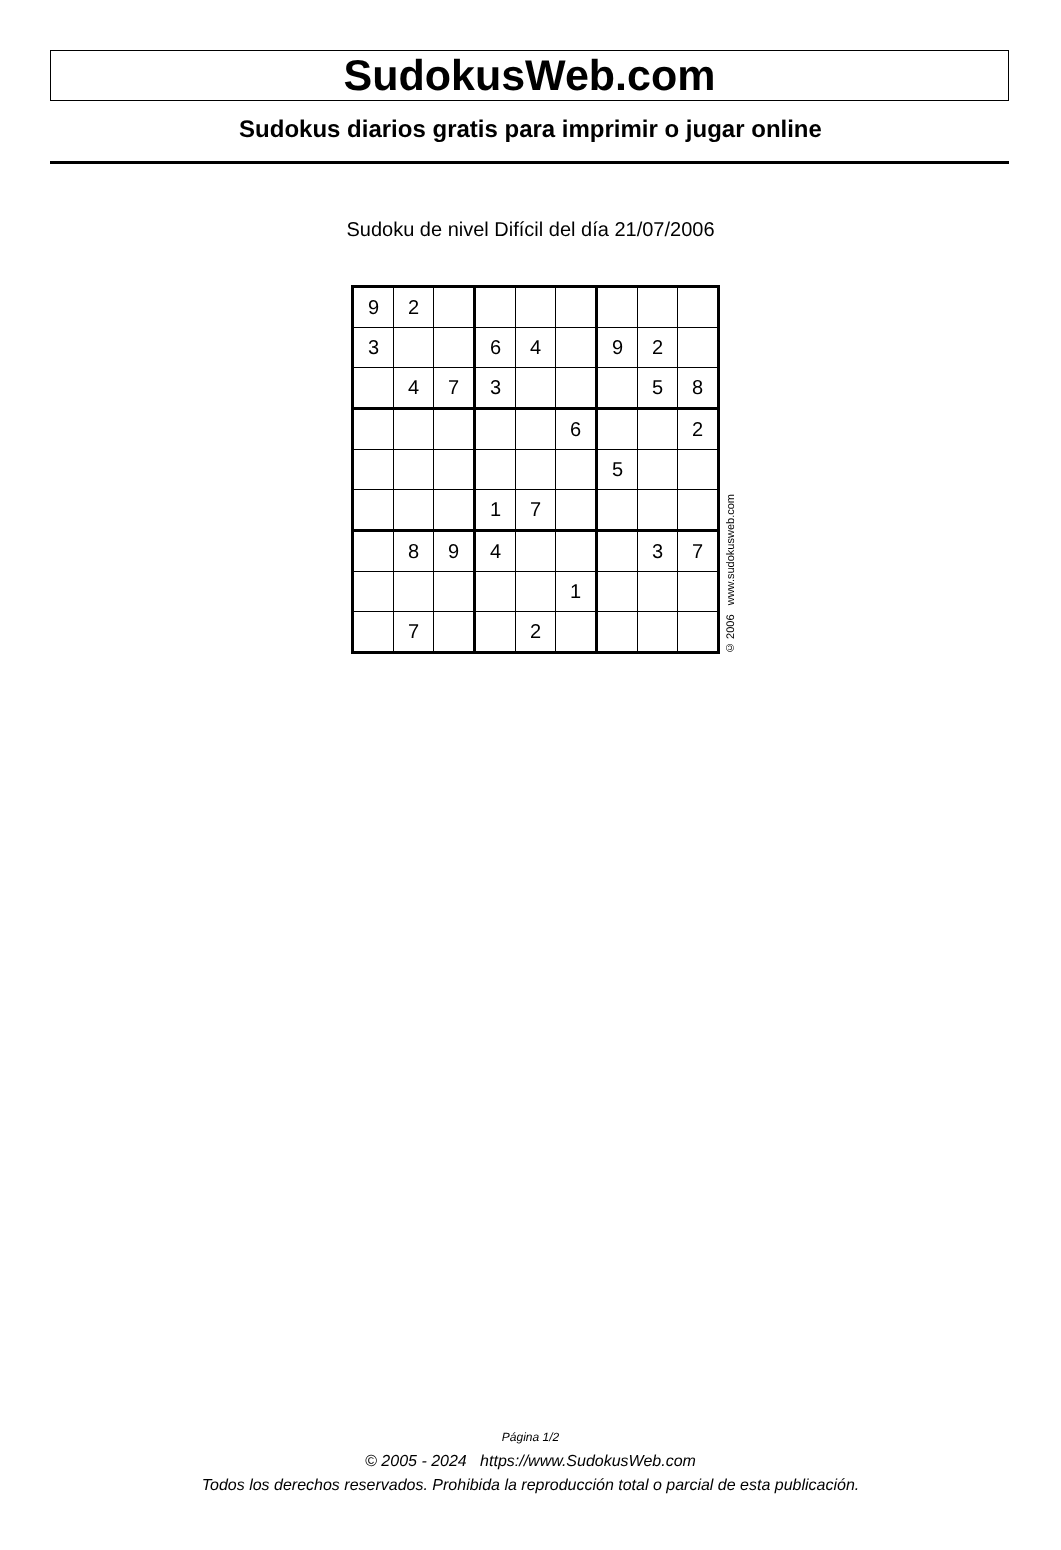SudokusWeb.com
Sudokus diarios gratis para imprimir o jugar online
Sudoku de nivel Difícil del día 21/07/2006
| 9 | 2 | | | | | | | |
| 3 | | | 6 | 4 | | 9 | 2 | |
| | 4 | 7 | 3 | | | | 5 | 8 |
| | | | | | 6 | | | 2 |
| | | | | | | 5 | | |
| | | | 1 | 7 | | | | |
| | 8 | 9 | 4 | | | | 3 | 7 |
| | | | | | 1 | | | |
| | 7 | | | 2 | | | | |
© 2006 www.sudokusweb.com
Página 1/2
© 2005 - 2024 https://www.SudokusWeb.com
Todos los derechos reservados. Prohibida la reproducción total o parcial de esta publicación.